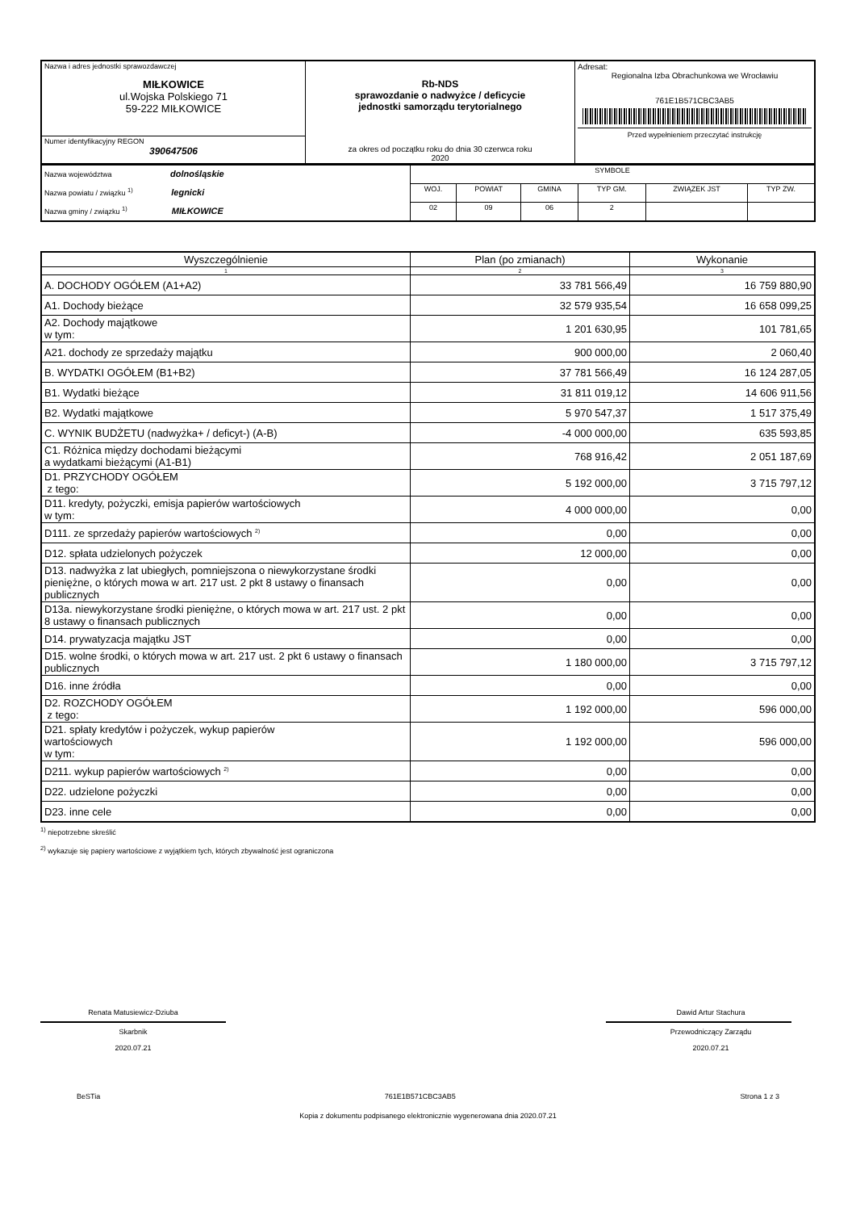| Nazwa i adres jednostki sprawozdawczej MIŁKOWICE ul.Wojska Polskiego 71 59-222 MIŁKOWICE | Rb-NDS sprawozdanie o nadwyżce / deficycie jednostki samorządu terytorialnego za okres od początku roku do dnia 30 czerwca roku 2020 | Adresat: Regionalna Izba Obrachunkowa we Wrocławiu 761E1B571CBC3AB5 Przed wypełnieniem przeczytać instrukcję |
| Numer identyfikacyjny REGON 390647506 | | |
| Nazwa województwa dolnośląskie Nazwa powiatu / związku <sup>1)</sup> legnicki Nazwa gminy / związku <sup>1)</sup> MIŁKOWICE | SYMBOLE | | | | | |
| | WOJ. | POWIAT | GMINA | TYP GM. | ZWIĄZEK JST | TYP ZW. |
| | 02 | 09 | 06 | 2 | | |
| Wyszczególnienie | Plan (po zmianach) | Wykonanie |
| --- | --- | --- |
| 1 | 2 | 3 |
| A. DOCHODY OGÓŁEM (A1+A2) | 33 781 566,49 | 16 759 880,90 |
| A1. Dochody bieżące | 32 579 935,54 | 16 658 099,25 |
| A2. Dochody majątkowe w tym: | 1 201 630,95 | 101 781,65 |
| A21. dochody ze sprzedaży majątku | 900 000,00 | 2 060,40 |
| B. WYDATKI OGÓŁEM (B1+B2) | 37 781 566,49 | 16 124 287,05 |
| B1. Wydatki bieżące | 31 811 019,12 | 14 606 911,56 |
| B2. Wydatki majątkowe | 5 970 547,37 | 1 517 375,49 |
| C. WYNIK BUDŻETU (nadwyżka+ / deficyt-) (A-B) | -4 000 000,00 | 635 593,85 |
| C1. Różnica między dochodami bieżącymi a wydatkami bieżącymi (A1-B1) | 768 916,42 | 2 051 187,69 |
| D1. PRZYCHODY OGÓŁEM z tego: | 5 192 000,00 | 3 715 797,12 |
| D11. kredyty, pożyczki, emisja papierów wartościowych w tym: | 4 000 000,00 | 0,00 |
| D111. ze sprzedaży papierów wartościowych <sup>2)</sup> | 0,00 | 0,00 |
| D12. spłata udzielonych pożyczek | 12 000,00 | 0,00 |
| D13. nadwyżka z lat ubiegłych, pomniejszona o niewykorzystane środki pieniężne, o których mowa w art. 217 ust. 2 pkt 8 ustawy o finansach publicznych | 0,00 | 0,00 |
| D13a. niewykorzystane środki pieniężne, o których mowa w art. 217 ust. 2 pkt 8 ustawy o finansach publicznych | 0,00 | 0,00 |
| D14. prywatyzacja majątku JST | 0,00 | 0,00 |
| D15. wolne środki, o których mowa w art. 217 ust. 2 pkt 6 ustawy o finansach publicznych | 1 180 000,00 | 3 715 797,12 |
| D16. inne źródła | 0,00 | 0,00 |
| D2. ROZCHODY OGÓŁEM z tego: | 1 192 000,00 | 596 000,00 |
| D21. spłaty kredytów i pożyczek, wykup papierów wartościowych w tym: | 1 192 000,00 | 596 000,00 |
| D211. wykup papierów wartościowych <sup>2)</sup> | 0,00 | 0,00 |
| D22. udzielone pożyczki | 0,00 | 0,00 |
| D23. inne cele | 0,00 | 0,00 |
<sup>1)</sup> niepotrzebne skreślić
<sup>2)</sup> wykazuje się papiery wartościowe z wyjątkiem tych, których zbywalność jest ograniczona
Renata Matusiewicz-Dziuba
Skarbnik
2020.07.21
Dawid Artur Stachura
Przewodniczący Zarządu
2020.07.21
BeSTia 761E1B571CBC3AB5 Strona 1 z 3
Kopia z dokumentu podpisanego elektronicznie wygenerowana dnia 2020.07.21